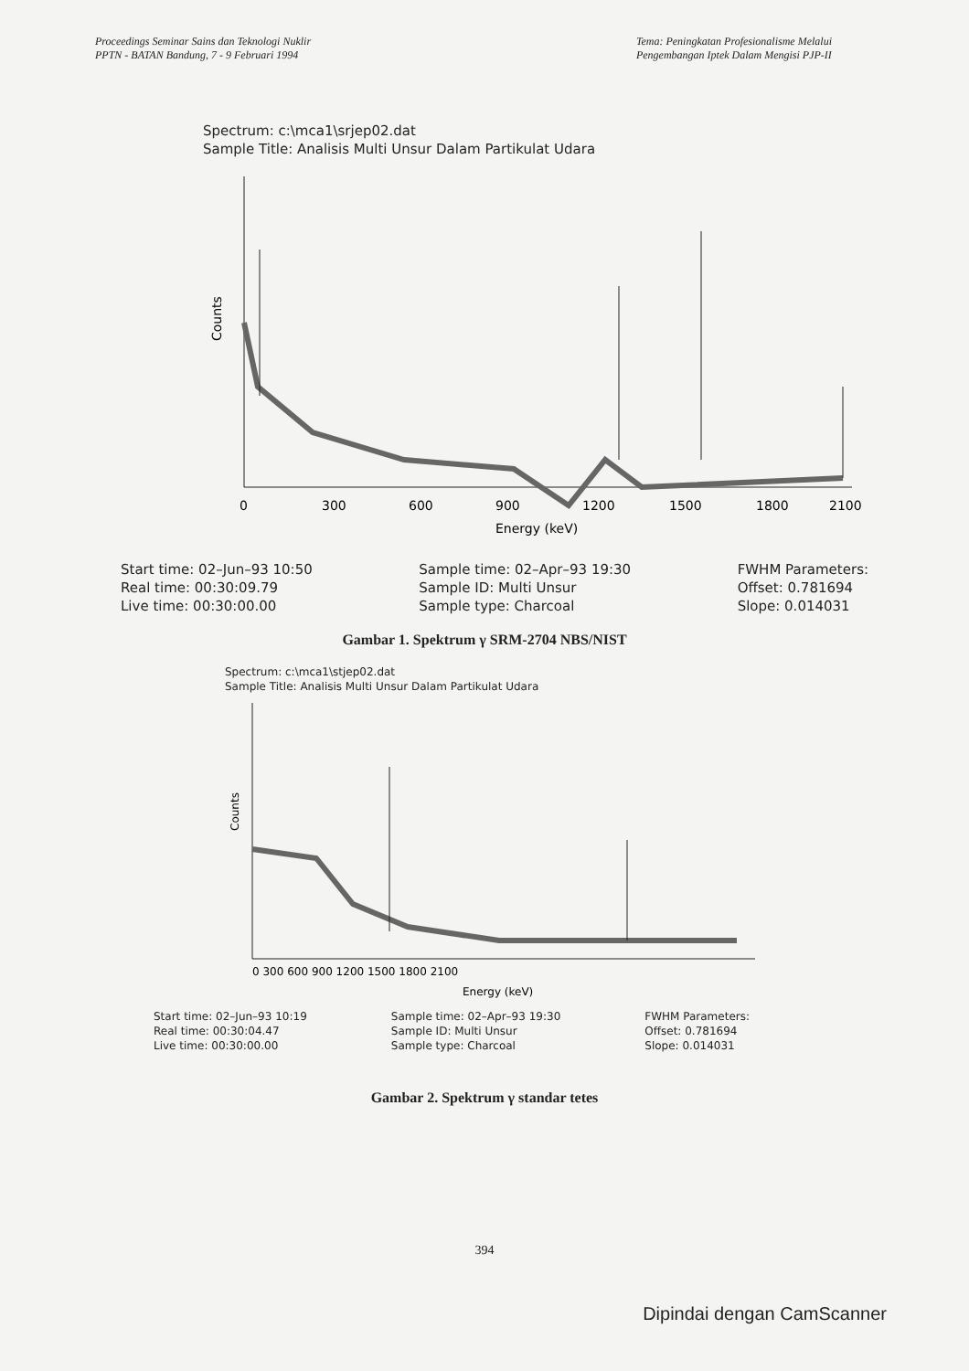Proceedings Seminar Sains dan Teknologi Nuklir
PPTN - BATAN Bandung, 7 - 9 Februari 1994
Tema: Peningkatan Profesionalisme Melalui
Pengembangan Iptek Dalam Mengisi PJP-II
Spectrum: c:\mca1\srjep02.dat
Sample Title: Analisis Multi Unsur Dalam Partikulat Udara
Counts
0
300
600
900
1200
1500
1800
2100
Energy (keV)
Start time: 02–Jun–93 10:50
Real time: 00:30:09.79
Live time: 00:30:00.00
Sample time: 02–Apr–93 19:30
Sample ID: Multi Unsur
Sample type: Charcoal
FWHM Parameters:
Offset: 0.781694
Slope: 0.014031
Gambar 1. Spektrum γ SRM-2704 NBS/NIST
Spectrum: c:\mca1\stjep02.dat
Sample Title: Analisis Multi Unsur Dalam Partikulat Udara
Counts
0 300 600 900 1200 1500 1800 2100
Energy (keV)
Start time: 02–Jun–93 10:19
Real time: 00:30:04.47
Live time: 00:30:00.00
Sample time: 02–Apr–93 19:30
Sample ID: Multi Unsur
Sample type: Charcoal
FWHM Parameters:
Offset: 0.781694
Slope: 0.014031
Gambar 2. Spektrum γ standar tetes
394
Dipindai dengan CamScanner